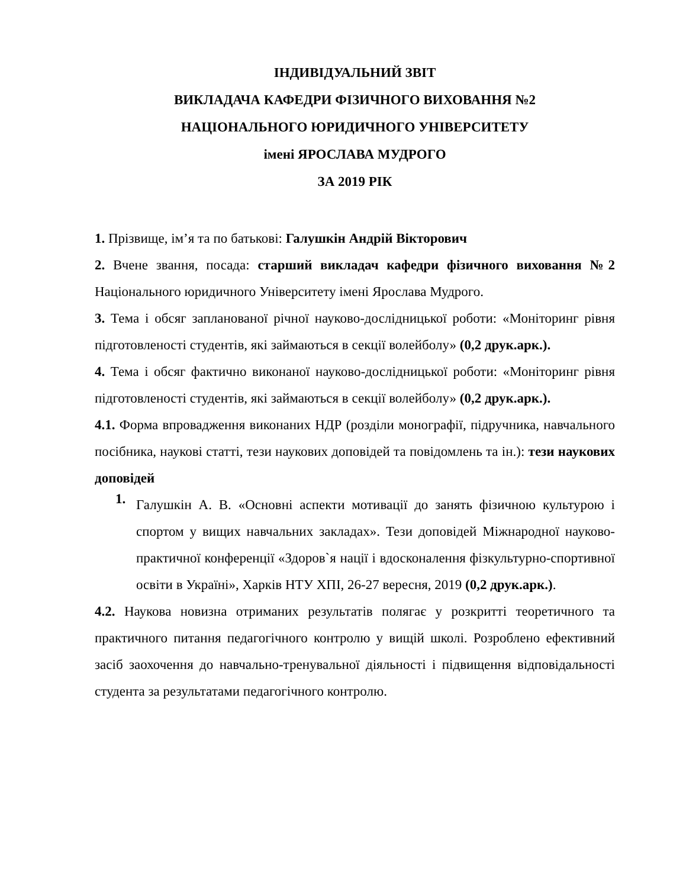ІНДИВІДУАЛЬНИЙ ЗВІТ
ВИКЛАДАЧА КАФЕДРИ ФІЗИЧНОГО ВИХОВАННЯ №2
НАЦІОНАЛЬНОГО ЮРИДИЧНОГО УНІВЕРСИТЕТУ
імені ЯРОСЛАВА МУДРОГО
ЗА 2019 РІК
1. Прізвище, ім’я та по батькові: Галушкін Андрій Вікторович
2. Вчене звання, посада: старший викладач кафедри фізичного виховання №2 Національного юридичного Університету імені Ярослава Мудрого.
3. Тема і обсяг запланованої річної науково-дослідницької роботи: «Моніторинг рівня підготовленості студентів, які займаються в секції волейболу» (0,2 друк.арк.).
4. Тема і обсяг фактично виконаної науково-дослідницької роботи: «Моніторинг рівня підготовленості студентів, які займаються в секції волейболу» (0,2 друк.арк.).
4.1. Форма впровадження виконаних НДР (розділи монографії, підручника, навчального посібника, наукові статті, тези наукових доповідей та повідомлень та ін.): тези наукових доповідей
1.
Галушкін А. В. «Основні аспекти мотивації до занять фізичною культурою і спортом у вищих навчальних закладах». Тези доповідей Міжнародної науково-практичної конференції «Здоров`я нації і вдосконалення фізкультурно-спортивної освіти в Україні», Харків НТУ ХПІ, 26-27 вересня, 2019 (0,2 друк.арк.).
4.2. Наукова новизна отриманих результатів полягає у розкритті теоретичного та практичного питання педагогічного контролю у вищій школі. Розроблено ефективний засіб заохочення до навчально-тренувальної діяльності і підвищення відповідальності студента за результатами педагогічного контролю.